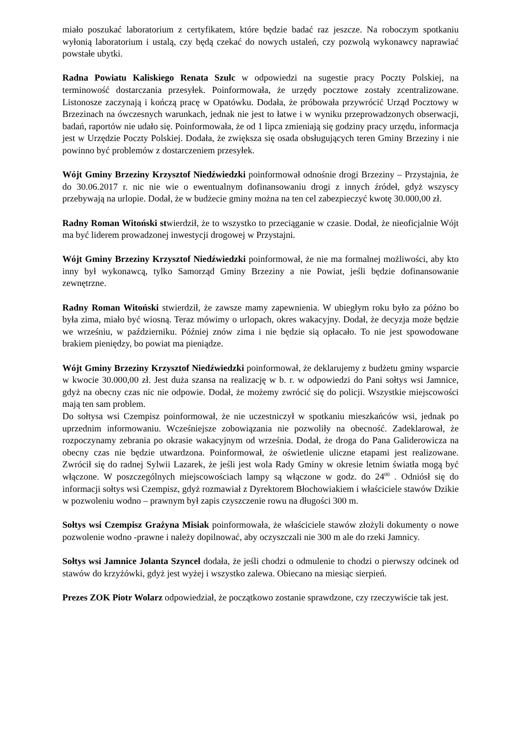miało poszukać laboratorium z certyfikatem, które będzie badać raz jeszcze. Na roboczym spotkaniu wyłonią laboratorium i ustalą, czy będą czekać do nowych ustaleń, czy pozwolą wykonawcy naprawiać powstałe ubytki.
Radna Powiatu Kaliskiego Renata Szulc w odpowiedzi na sugestie pracy Poczty Polskiej, na terminowość dostarczania przesyłek. Poinformowała, że urzędy pocztowe zostały zcentralizowane. Listonosze zaczynają i kończą pracę w Opatówku. Dodała, że próbowała przywrócić Urząd Pocztowy w Brzezinach na ówczesnych warunkach, jednak nie jest to łatwe i w wyniku przeprowadzonych obserwacji, badań, raportów nie udało się. Poinformowała, że od 1 lipca zmieniają się godziny pracy urzędu, informacja jest w Urzędzie Poczty Polskiej. Dodała, że zwiększa się osada obsługujących teren Gminy Brzeziny i nie powinno być problemów z dostarczeniem przesyłek.
Wójt Gminy Brzeziny Krzysztof Niedźwiedzki poinformował odnośnie drogi Brzeziny – Przystajnia, że do 30.06.2017 r. nic nie wie o ewentualnym dofinansowaniu drogi z innych źródeł, gdyż wszyscy przebywają na urlopie. Dodał, że w budżecie gminy można na ten cel zabezpieczyć kwotę 30.000,00 zł.
Radny Roman Witoński stwierdził, że to wszystko to przeciąganie w czasie. Dodał, że nieoficjalnie Wójt ma być liderem prowadzonej inwestycji drogowej w Przystajni.
Wójt Gminy Brzeziny Krzysztof Niedźwiedzki poinformował, że nie ma formalnej możliwości, aby kto inny był wykonawcą, tylko Samorząd Gminy Brzeziny a nie Powiat, jeśli będzie dofinansowanie zewnętrzne.
Radny Roman Witoński stwierdził, że zawsze mamy zapewnienia. W ubiegłym roku było za późno bo była zima, miało być wiosną. Teraz mówimy o urlopach, okres wakacyjny. Dodał, że decyzja może będzie we wrześniu, w październiku. Później znów zima i nie będzie sią opłacało. To nie jest spowodowane brakiem pieniędzy, bo powiat ma pieniądze.
Wójt Gminy Brzeziny Krzysztof Niedźwiedzki poinformował, że deklarujemy z budżetu gminy wsparcie w kwocie 30.000,00 zł. Jest duża szansa na realizację w b. r. w odpowiedzi do Pani sołtys wsi Jamnice, gdyż na obecny czas nic nie odpowie. Dodał, że możemy zwrócić się do policji. Wszystkie miejscowości mają ten sam problem.
Do sołtysa wsi Czempisz poinformował, że nie uczestniczył w spotkaniu mieszkańców wsi, jednak po uprzednim informowaniu. Wcześniejsze zobowiązania nie pozwoliły na obecność. Zadeklarował, że rozpoczynamy zebrania po okrasie wakacyjnym od września. Dodał, że droga do Pana Galiderowicza na obecny czas nie będzie utwardzona. Poinformował, że oświetlenie uliczne etapami jest realizowane. Zwrócił się do radnej Sylwii Lazarek, że jeśli jest wola Rady Gminy w okresie letnim światła mogą być włączone. W poszczególnych miejscowościach lampy są włączone w godz. do 24<sup>00</sup> . Odniósł się do informacji sołtys wsi Czempisz, gdyż rozmawiał z Dyrektorem Błochowiakiem i właściciele stawów Dzikie w pozwoleniu wodno – prawnym był zapis czyszczenie rowu na długości 300 m.
Sołtys wsi Czempisz Grażyna Misiak poinformowała, że właściciele stawów złożyli dokumenty o nowe pozwolenie wodno -prawne i należy dopilnować, aby oczyszczali nie 300 m ale do rzeki Jamnicy.
Sołtys wsi Jamnice Jolanta Szyncel dodała, że jeśli chodzi o odmulenie to chodzi o pierwszy odcinek od stawów do krzyżówki, gdyż jest wyżej i wszystko zalewa. Obiecano na miesiąc sierpień.
Prezes ZOK Piotr Wolarz odpowiedział, że początkowo zostanie sprawdzone, czy rzeczywiście tak jest.